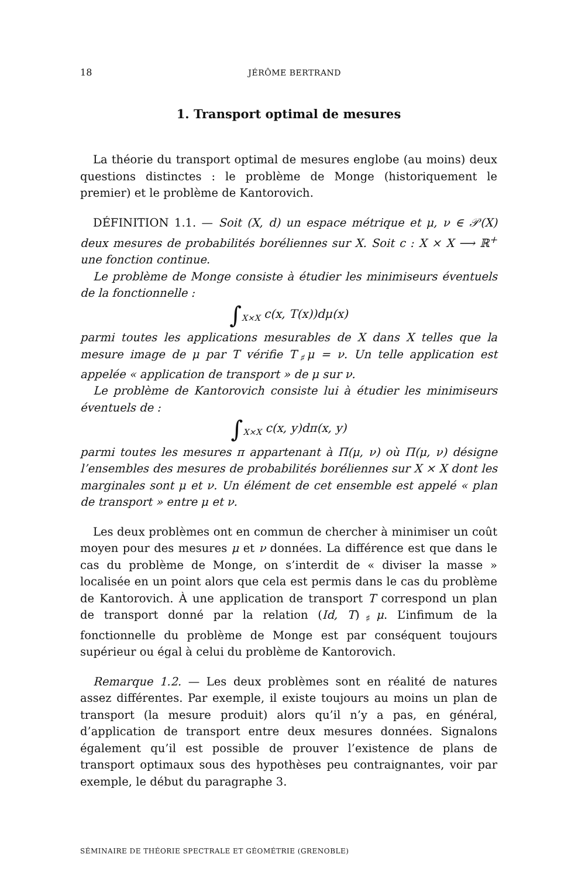18 JÉRÔME BERTRAND
1. Transport optimal de mesures
La théorie du transport optimal de mesures englobe (au moins) deux questions distinctes : le problème de Monge (historiquement le premier) et le problème de Kantorovich.
DÉFINITION 1.1. — Soit (X, d) un espace métrique et μ, ν ∈ 𝒫(X) deux mesures de probabilités boréliennes sur X. Soit c : X × X ⟶ ℝ<sup>+</sup> une fonction continue.
Le problème de Monge consiste à étudier les minimiseurs éventuels de la fonctionnelle :
∫<sub>X×X</sub> c(x, T(x))dμ(x)
parmi toutes les applications mesurables de X dans X telles que la mesure image de μ par T vérifie T<sub>♯</sub>μ = ν. Un telle application est appelée « application de transport » de μ sur ν.
Le problème de Kantorovich consiste lui à étudier les minimiseurs éventuels de :
∫<sub>X×X</sub> c(x, y)dπ(x, y)
parmi toutes les mesures π appartenant à Π(μ, ν) où Π(μ, ν) désigne l’ensembles des mesures de probabilités boréliennes sur X × X dont les marginales sont μ et ν. Un élément de cet ensemble est appelé « plan de transport » entre μ et ν.
Les deux problèmes ont en commun de chercher à minimiser un coût moyen pour des mesures μ et ν données. La différence est que dans le cas du problème de Monge, on s’interdit de « diviser la masse » localisée en un point alors que cela est permis dans le cas du problème de Kantorovich. À une application de transport T correspond un plan de transport donné par la relation (Id, T)<sub>♯</sub>μ. L’infimum de la fonctionnelle du problème de Monge est par conséquent toujours supérieur ou égal à celui du problème de Kantorovich.
Remarque 1.2. — Les deux problèmes sont en réalité de natures assez différentes. Par exemple, il existe toujours au moins un plan de transport (la mesure produit) alors qu’il n’y a pas, en général, d’application de transport entre deux mesures données. Signalons également qu’il est possible de prouver l’existence de plans de transport optimaux sous des hypothèses peu contraignantes, voir par exemple, le début du paragraphe 3.
SÉMINAIRE DE THÉORIE SPECTRALE ET GÉOMÉTRIE (GRENOBLE)